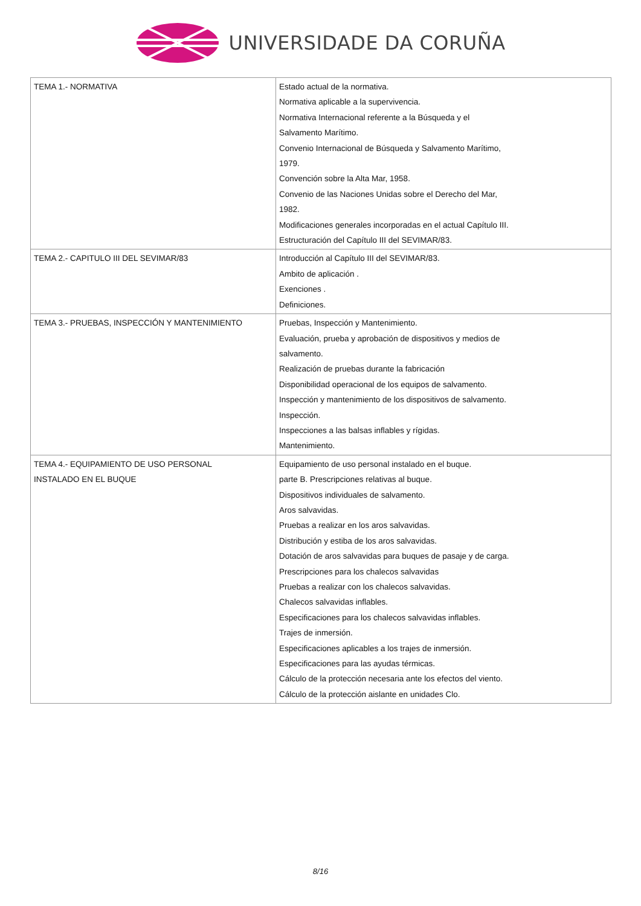UNIVERSIDADE DA CORUÑA
| TEMA 1.- NORMATIVA | Estado actual de la normativa. Normativa aplicable a la supervivencia. Normativa Internacional referente a la Búsqueda y el Salvamento Marítimo. Convenio Internacional de Búsqueda y Salvamento Marítimo, 1979. Convención sobre la Alta Mar, 1958. Convenio de las Naciones Unidas sobre el Derecho del Mar, 1982. Modificaciones generales incorporadas en el actual Capítulo III. Estructuración del Capítulo III del SEVIMAR/83. |
| TEMA 2.- CAPITULO III DEL SEVIMAR/83 | Introducción al Capítulo III del SEVIMAR/83. Ambito de aplicación . Exenciones . Definiciones. |
| TEMA 3.- PRUEBAS, INSPECCIÓN Y MANTENIMIENTO | Pruebas, Inspección y Mantenimiento. Evaluación, prueba y aprobación de dispositivos y medios de salvamento. Realización de pruebas durante la fabricación Disponibilidad operacional de los equipos de salvamento. Inspección y mantenimiento de los dispositivos de salvamento. Inspección. Inspecciones a las balsas inflables y rígidas. Mantenimiento. |
| TEMA 4.- EQUIPAMIENTO DE USO PERSONAL INSTALADO EN EL BUQUE | Equipamiento de uso personal instalado en el buque. parte B. Prescripciones relativas al buque. Dispositivos individuales de salvamento. Aros salvavidas. Pruebas a realizar en los aros salvavidas. Distribución y estiba de los aros salvavidas. Dotación de aros salvavidas para buques de pasaje y de carga. Prescripciones para los chalecos salvavidas Pruebas a realizar con los chalecos salvavidas. Chalecos salvavidas inflables. Especificaciones para los chalecos salvavidas inflables. Trajes de inmersión. Especificaciones aplicables a los trajes de inmersión. Especificaciones para las ayudas térmicas. Cálculo de la protección necesaria ante los efectos del viento. Cálculo de la protección aislante en unidades Clo. |
8/16